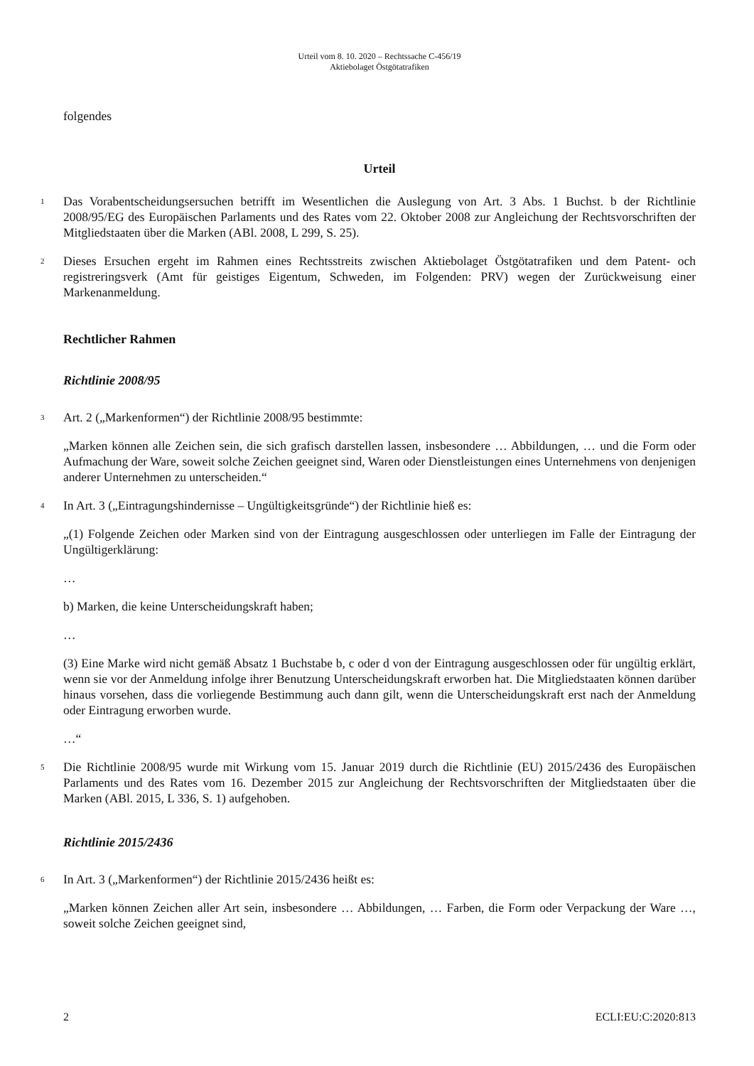Urteil vom 8. 10. 2020 – Rechtssache C-456/19
Aktiebolaget Östgötatrafiken
folgendes
Urteil
1
Das Vorabentscheidungsersuchen betrifft im Wesentlichen die Auslegung von Art. 3 Abs. 1 Buchst. b der Richtlinie 2008/95/EG des Europäischen Parlaments und des Rates vom 22. Oktober 2008 zur Angleichung der Rechtsvorschriften der Mitgliedstaaten über die Marken (ABl. 2008, L 299, S. 25).
2
Dieses Ersuchen ergeht im Rahmen eines Rechtsstreits zwischen Aktiebolaget Östgötatrafiken und dem Patent- och registreringsverk (Amt für geistiges Eigentum, Schweden, im Folgenden: PRV) wegen der Zurückweisung einer Markenanmeldung.
Rechtlicher Rahmen
Richtlinie 2008/95
3
Art. 2 („Markenformen“) der Richtlinie 2008/95 bestimmte:
„Marken können alle Zeichen sein, die sich grafisch darstellen lassen, insbesondere … Abbildungen, … und die Form oder Aufmachung der Ware, soweit solche Zeichen geeignet sind, Waren oder Dienstleistungen eines Unternehmens von denjenigen anderer Unternehmen zu unterscheiden.“
4
In Art. 3 („Eintragungshindernisse – Ungültigkeitsgründe“) der Richtlinie hieß es:
„(1) Folgende Zeichen oder Marken sind von der Eintragung ausgeschlossen oder unterliegen im Falle der Eintragung der Ungültigerklärung:
…
b) Marken, die keine Unterscheidungskraft haben;
…
(3) Eine Marke wird nicht gemäß Absatz 1 Buchstabe b, c oder d von der Eintragung ausgeschlossen oder für ungültig erklärt, wenn sie vor der Anmeldung infolge ihrer Benutzung Unterscheidungskraft erworben hat. Die Mitgliedstaaten können darüber hinaus vorsehen, dass die vorliegende Bestimmung auch dann gilt, wenn die Unterscheidungskraft erst nach der Anmeldung oder Eintragung erworben wurde.
…“
5
Die Richtlinie 2008/95 wurde mit Wirkung vom 15. Januar 2019 durch die Richtlinie (EU) 2015/2436 des Europäischen Parlaments und des Rates vom 16. Dezember 2015 zur Angleichung der Rechtsvorschriften der Mitgliedstaaten über die Marken (ABl. 2015, L 336, S. 1) aufgehoben.
Richtlinie 2015/2436
6
In Art. 3 („Markenformen“) der Richtlinie 2015/2436 heißt es:
„Marken können Zeichen aller Art sein, insbesondere … Abbildungen, … Farben, die Form oder Verpackung der Ware …, soweit solche Zeichen geeignet sind,
2 ECLI:EU:C:2020:813